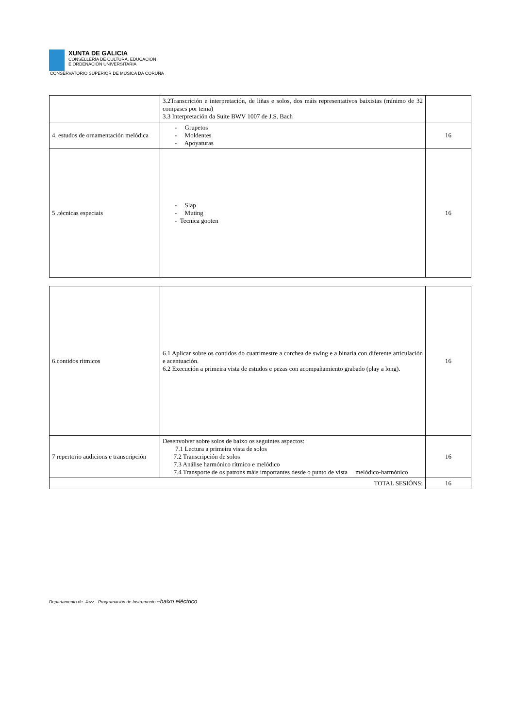XUNTA DE GALICIA
CONSELLERÍA DE CULTURA, EDUCACIÓN
E ORDENACIÓN UNIVERSITARIA
CONSERVATORIO SUPERIOR DE MÚSICA DA CORUÑA
| | 3.2Transcrición e interpretación, de liñas e solos, dos máis representativos baixistas (mínimo de 32 compases por tema) 3.3 Interpretación da Suite BWV 1007 de J.S. Bach | |
| 4. estudos de ornamentación melódica | - Grupetos - Moldentes - Apoyaturas | 16 |
| 5 .técnicas especiais | - Slap - Muting - Tecnica gooten | 16 |
| 6.contidos ritmicos | 6.1 Aplicar sobre os contidos do cuatrimestre a corchea de swing e a binaria con diferente articulación e acentuación. 6.2 Execución a primeira vista de estudos e pezas con acompañamiento grabado (play a long). | 16 |
| 7 repertorio audicions e transcripción | Desenvolver sobre solos de baixo os seguintes aspectos: 7.1 Lectura a primeira vista de solos 7.2 Transcripción de solos 7.3 Análise harmónico rítmico e melódico 7.4 Transporte de os patrons máis importantes desde o punto de vista melódico-harmónico | 16 |
| TOTAL SESIÓNS: | | 16 |
Departamento de. Jazz - Programación de Instrumento –baixo eléctrico